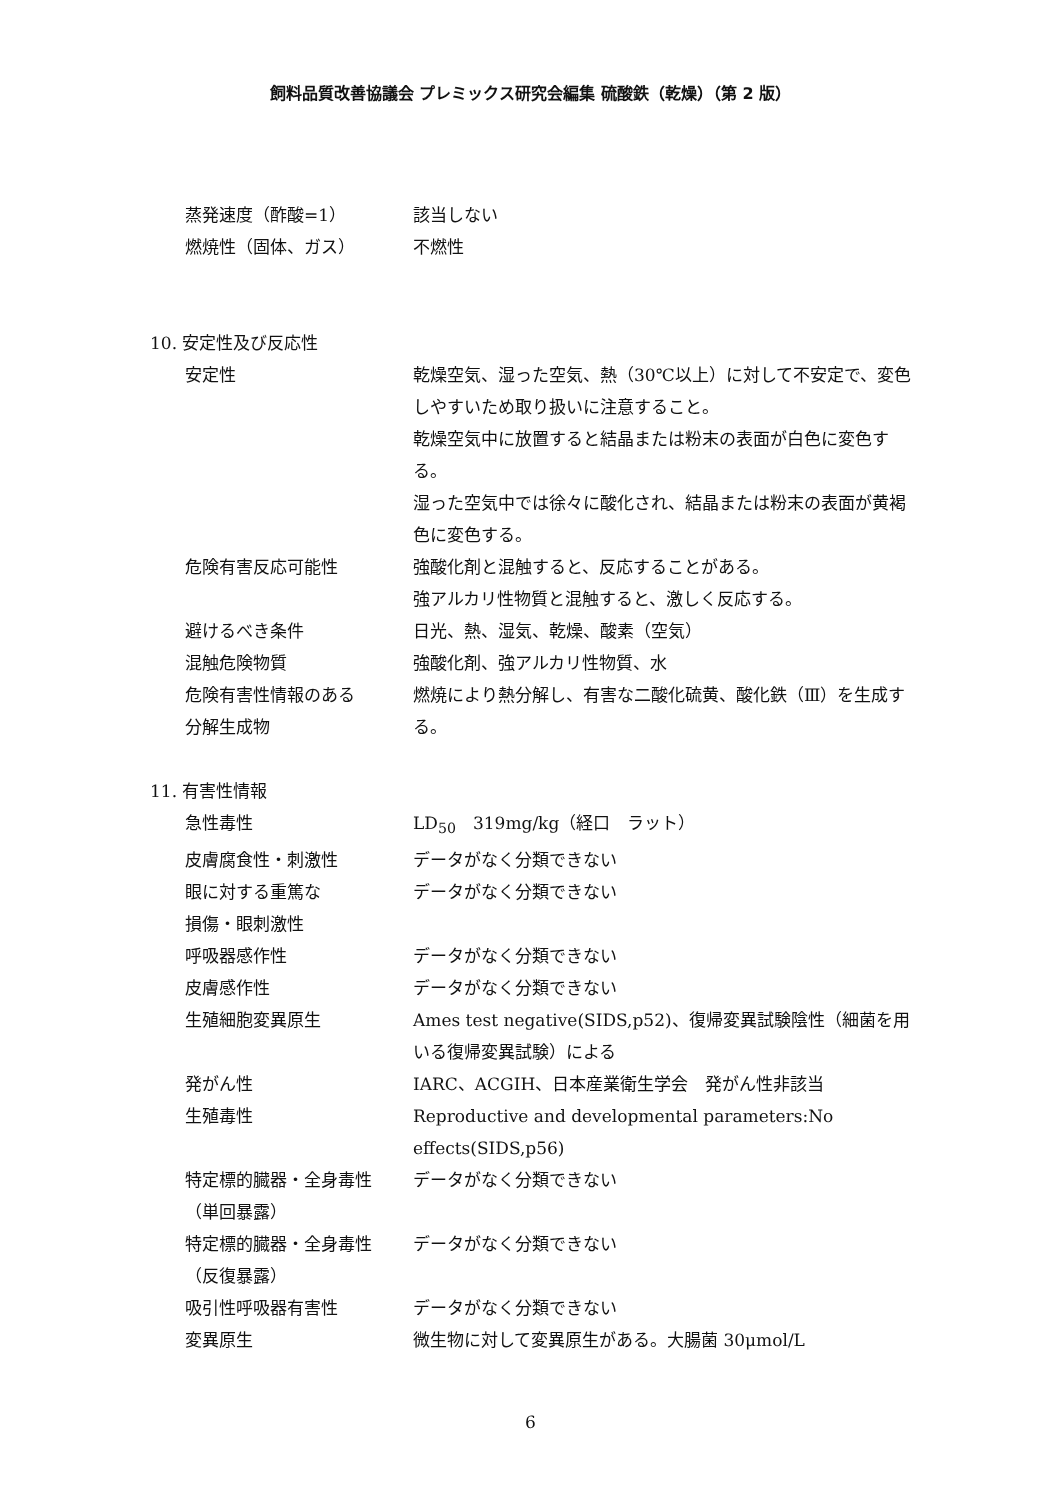飼料品質改善協議会 プレミックス研究会編集 硫酸鉄（乾燥）（第 2 版）
蒸発速度（酢酸=1） 該当しない
燃焼性（固体、ガス） 不燃性
10. 安定性及び反応性
安定性 乾燥空気、湿った空気、熱（30℃以上）に対して不安定で、変色しやすいため取り扱いに注意すること。
乾燥空気中に放置すると結晶または粉末の表面が白色に変色する。
湿った空気中では徐々に酸化され、結晶または粉末の表面が黄褐色に変色する。
危険有害反応可能性 強酸化剤と混触すると、反応することがある。
強アルカリ性物質と混触すると、激しく反応する。
避けるべき条件 日光、熱、湿気、乾燥、酸素（空気）
混触危険物質 強酸化剤、強アルカリ性物質、水
危険有害性情報のある
分解生成物
燃焼により熱分解し、有害な二酸化硫黄、酸化鉄（Ⅲ）を生成する。
11. 有害性情報
急性毒性 LD<sub>50</sub>　319mg/kg（経口　ラット）
皮膚腐食性・刺激性 データがなく分類できない
眼に対する重篤な
損傷・眼刺激性
データがなく分類できない
呼吸器感作性 データがなく分類できない
皮膚感作性 データがなく分類できない
生殖細胞変異原生 Ames test negative(SIDS,p52)、復帰変異試験陰性（細菌を用いる復帰変異試験）による
発がん性 IARC、ACGIH、日本産業衛生学会　発がん性非該当
生殖毒性 Reproductive and developmental parameters:No effects(SIDS,p56)
特定標的臓器・全身毒性
（単回暴露）
データがなく分類できない
特定標的臓器・全身毒性
（反復暴露）
データがなく分類できない
吸引性呼吸器有害性 データがなく分類できない
変異原生 微生物に対して変異原生がある。大腸菌 30μmol/L
6